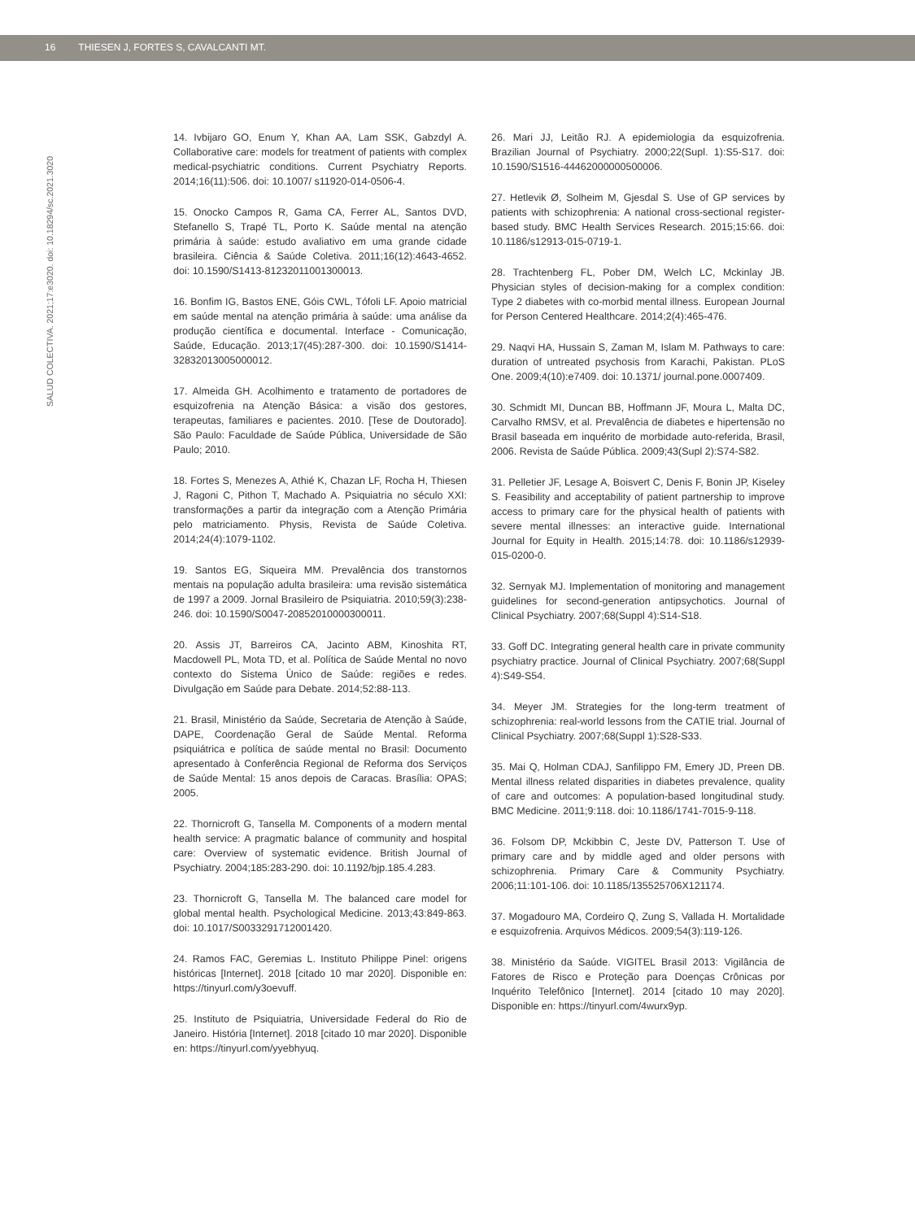16 THIESEN J, FORTES S, CAVALCANTI MT.
SALUD COLECTIVA. 2021;17:e3020. doi: 10.18294/sc.2021.3020
14. Ivbijaro GO, Enum Y, Khan AA, Lam SSK, Gabzdyl A. Collaborative care: models for treatment of patients with complex medical-psychiatric conditions. Current Psychiatry Reports. 2014;16(11):506. doi: 10.1007/ s11920-014-0506-4.
15. Onocko Campos R, Gama CA, Ferrer AL, Santos DVD, Stefanello S, Trapé TL, Porto K. Saúde mental na atenção primária à saúde: estudo avaliativo em uma grande cidade brasileira. Ciência & Saúde Coletiva. 2011;16(12):4643-4652. doi: 10.1590/S1413-81232011001300013.
16. Bonfim IG, Bastos ENE, Góis CWL, Tófoli LF. Apoio matricial em saúde mental na atenção primária à saúde: uma análise da produção científica e documental. Interface - Comunicação, Saúde, Educação. 2013;17(45):287-300. doi: 10.1590/S1414-32832013005000012.
17. Almeida GH. Acolhimento e tratamento de portadores de esquizofrenia na Atenção Básica: a visão dos gestores, terapeutas, familiares e pacientes. 2010. [Tese de Doutorado]. São Paulo: Faculdade de Saúde Pública, Universidade de São Paulo; 2010.
18. Fortes S, Menezes A, Athié K, Chazan LF, Rocha H, Thiesen J, Ragoni C, Pithon T, Machado A. Psiquiatria no século XXI: transformações a partir da integração com a Atenção Primária pelo matriciamento. Physis, Revista de Saúde Coletiva. 2014;24(4):1079-1102.
19. Santos EG, Siqueira MM. Prevalência dos transtornos mentais na população adulta brasileira: uma revisão sistemática de 1997 a 2009. Jornal Brasileiro de Psiquiatria. 2010;59(3):238-246. doi: 10.1590/S0047-20852010000300011.
20. Assis JT, Barreiros CA, Jacinto ABM, Kinoshita RT, Macdowell PL, Mota TD, et al. Política de Saúde Mental no novo contexto do Sistema Único de Saúde: regiões e redes. Divulgação em Saúde para Debate. 2014;52:88-113.
21. Brasil, Ministério da Saúde, Secretaria de Atenção à Saúde, DAPE, Coordenação Geral de Saúde Mental. Reforma psiquiátrica e política de saúde mental no Brasil: Documento apresentado à Conferência Regional de Reforma dos Serviços de Saúde Mental: 15 anos depois de Caracas. Brasília: OPAS; 2005.
22. Thornicroft G, Tansella M. Components of a modern mental health service: A pragmatic balance of community and hospital care: Overview of systematic evidence. British Journal of Psychiatry. 2004;185:283-290. doi: 10.1192/bjp.185.4.283.
23. Thornicroft G, Tansella M. The balanced care model for global mental health. Psychological Medicine. 2013;43:849-863. doi: 10.1017/S0033291712001420.
24. Ramos FAC, Geremias L. Instituto Philippe Pinel: origens históricas [Internet]. 2018 [citado 10 mar 2020]. Disponible en: https://tinyurl.com/y3oevuff.
25. Instituto de Psiquiatria, Universidade Federal do Rio de Janeiro. História [Internet]. 2018 [citado 10 mar 2020]. Disponible en: https://tinyurl.com/yyebhyuq.
26. Mari JJ, Leitão RJ. A epidemiologia da esquizofrenia. Brazilian Journal of Psychiatry. 2000;22(Supl. 1):S5-S17. doi: 10.1590/S1516-44462000000500006.
27. Hetlevik Ø, Solheim M, Gjesdal S. Use of GP services by patients with schizophrenia: A national cross-sectional register-based study. BMC Health Services Research. 2015;15:66. doi: 10.1186/s12913-015-0719-1.
28. Trachtenberg FL, Pober DM, Welch LC, Mckinlay JB. Physician styles of decision-making for a complex condition: Type 2 diabetes with co-morbid mental illness. European Journal for Person Centered Healthcare. 2014;2(4):465-476.
29. Naqvi HA, Hussain S, Zaman M, Islam M. Pathways to care: duration of untreated psychosis from Karachi, Pakistan. PLoS One. 2009;4(10):e7409. doi: 10.1371/ journal.pone.0007409.
30. Schmidt MI, Duncan BB, Hoffmann JF, Moura L, Malta DC, Carvalho RMSV, et al. Prevalência de diabetes e hipertensão no Brasil baseada em inquérito de morbidade auto-referida, Brasil, 2006. Revista de Saúde Pública. 2009;43(Supl 2):S74-S82.
31. Pelletier JF, Lesage A, Boisvert C, Denis F, Bonin JP, Kiseley S. Feasibility and acceptability of patient partnership to improve access to primary care for the physical health of patients with severe mental illnesses: an interactive guide. International Journal for Equity in Health. 2015;14:78. doi: 10.1186/s12939-015-0200-0.
32. Sernyak MJ. Implementation of monitoring and management guidelines for second-generation antipsychotics. Journal of Clinical Psychiatry. 2007;68(Suppl 4):S14-S18.
33. Goff DC. Integrating general health care in private community psychiatry practice. Journal of Clinical Psychiatry. 2007;68(Suppl 4):S49-S54.
34. Meyer JM. Strategies for the long-term treatment of schizophrenia: real-world lessons from the CATIE trial. Journal of Clinical Psychiatry. 2007;68(Suppl 1):S28-S33.
35. Mai Q, Holman CDAJ, Sanfilippo FM, Emery JD, Preen DB. Mental illness related disparities in diabetes prevalence, quality of care and outcomes: A population-based longitudinal study. BMC Medicine. 2011;9:118. doi: 10.1186/1741-7015-9-118.
36. Folsom DP, Mckibbin C, Jeste DV, Patterson T. Use of primary care and by middle aged and older persons with schizophrenia. Primary Care & Community Psychiatry. 2006;11:101-106. doi: 10.1185/135525706X121174.
37. Mogadouro MA, Cordeiro Q, Zung S, Vallada H. Mortalidade e esquizofrenia. Arquivos Médicos. 2009;54(3):119-126.
38. Ministério da Saúde. VIGITEL Brasil 2013: Vigilância de Fatores de Risco e Proteção para Doenças Crônicas por Inquérito Telefônico [Internet]. 2014 [citado 10 may 2020]. Disponible en: https://tinyurl.com/4wurx9yp.